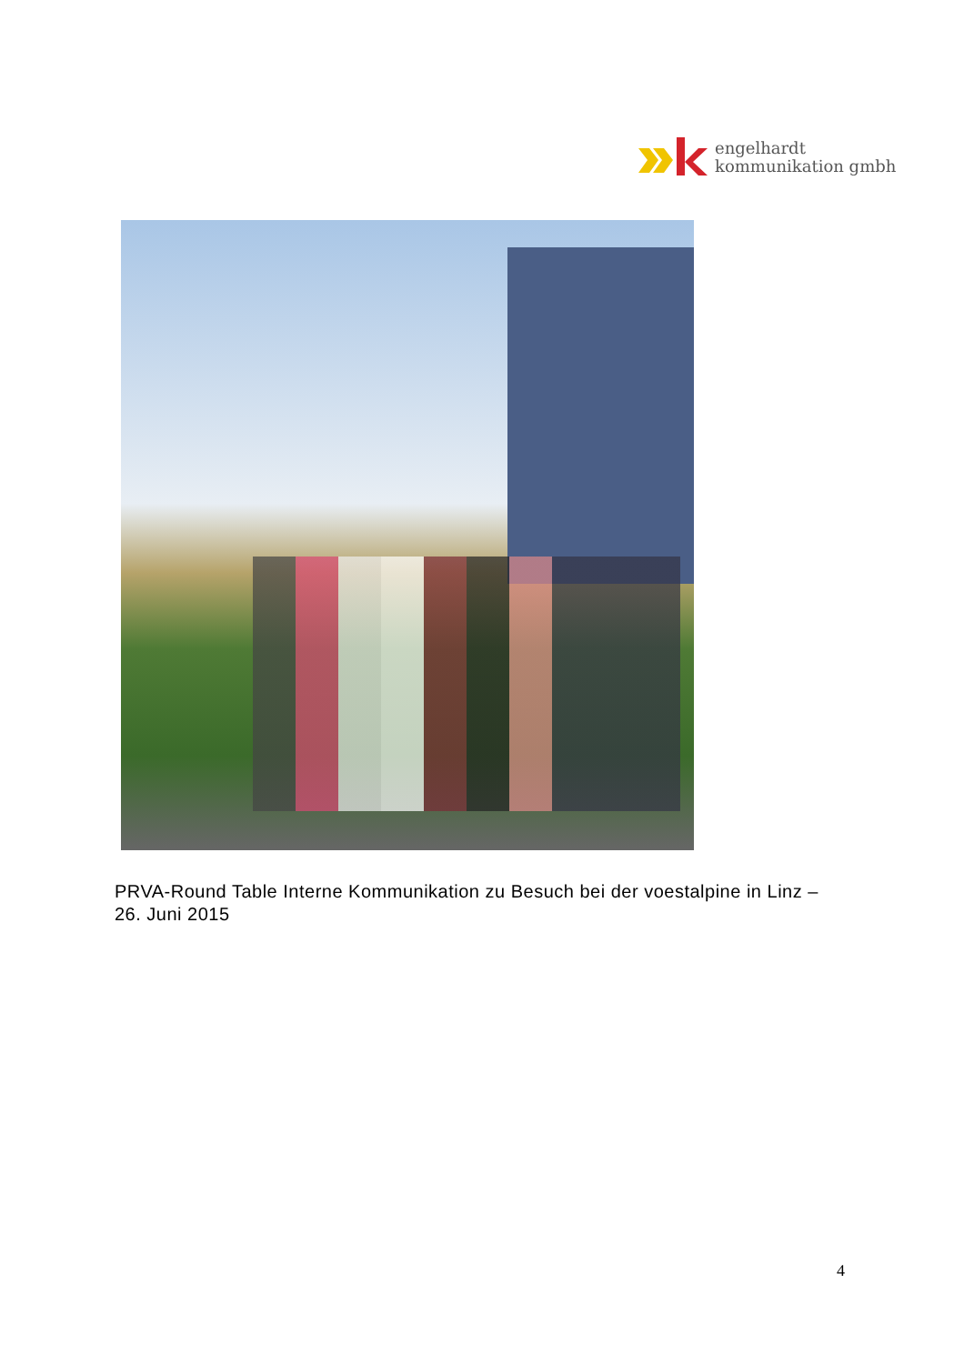engelhardt
kommunikation gmbh
PRVA-Round Table Interne Kommunikation zu Besuch bei der voestalpine in Linz – 26. Juni 2015
4